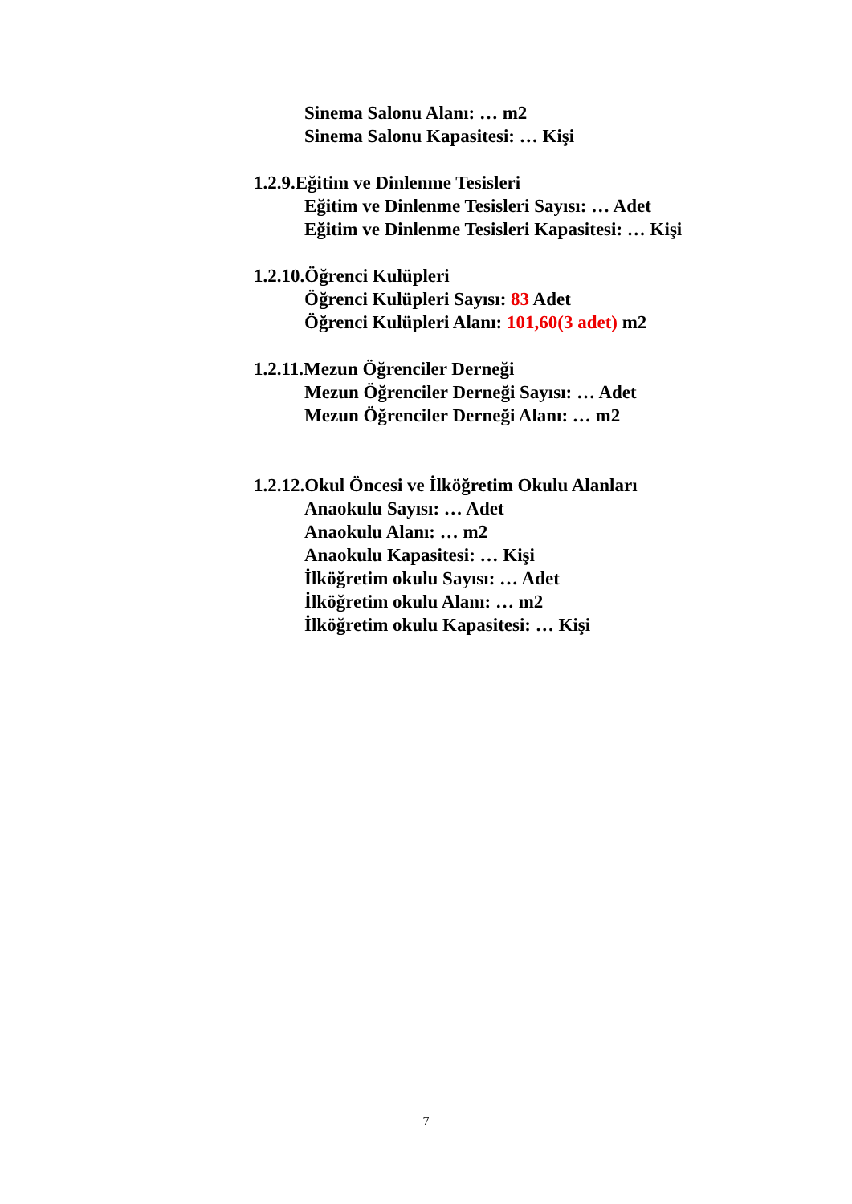Sinema Salonu Alanı: … m2
Sinema Salonu Kapasitesi: … Kişi
1.2.9.Eğitim ve Dinlenme Tesisleri
Eğitim ve Dinlenme Tesisleri Sayısı: … Adet
Eğitim ve Dinlenme Tesisleri Kapasitesi: … Kişi
1.2.10.Öğrenci Kulüpleri
Öğrenci Kulüpleri Sayısı: 83 Adet
Öğrenci Kulüpleri Alanı: 101,60(3 adet) m2
1.2.11.Mezun Öğrenciler Derneği
Mezun Öğrenciler Derneği Sayısı: … Adet
Mezun Öğrenciler Derneği Alanı: … m2
1.2.12.Okul Öncesi ve İlköğretim Okulu Alanları
Anaokulu Sayısı: … Adet
Anaokulu Alanı: … m2
Anaokulu Kapasitesi: … Kişi
İlköğretim okulu Sayısı: … Adet
İlköğretim okulu Alanı: … m2
İlköğretim okulu Kapasitesi: … Kişi
7